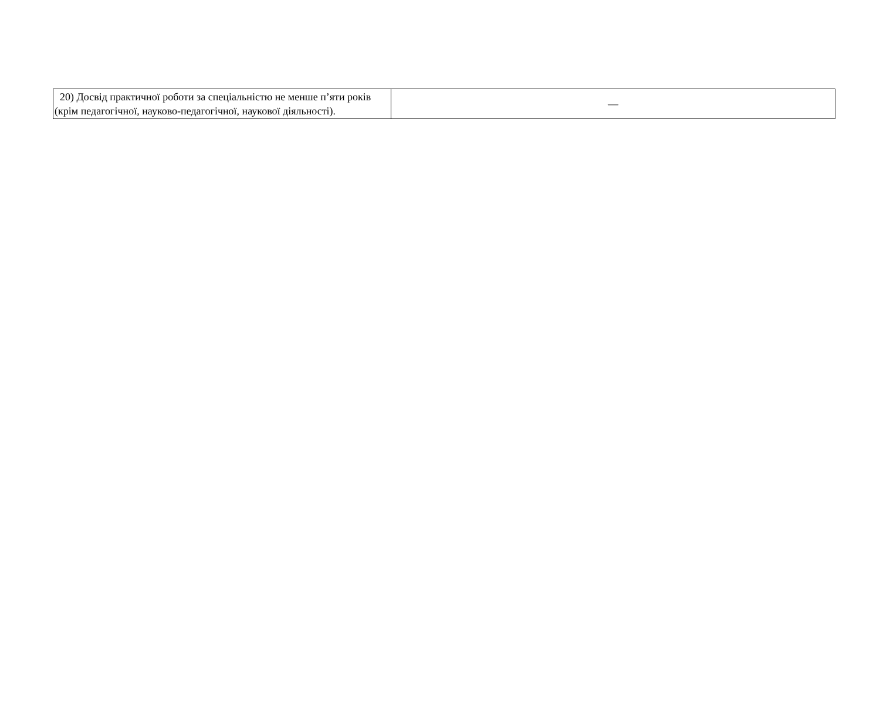| 20) Досвід практичної роботи за спеціальністю не менше п’яти років (крім педагогічної, науково-педагогічної, наукової діяльності). | — |